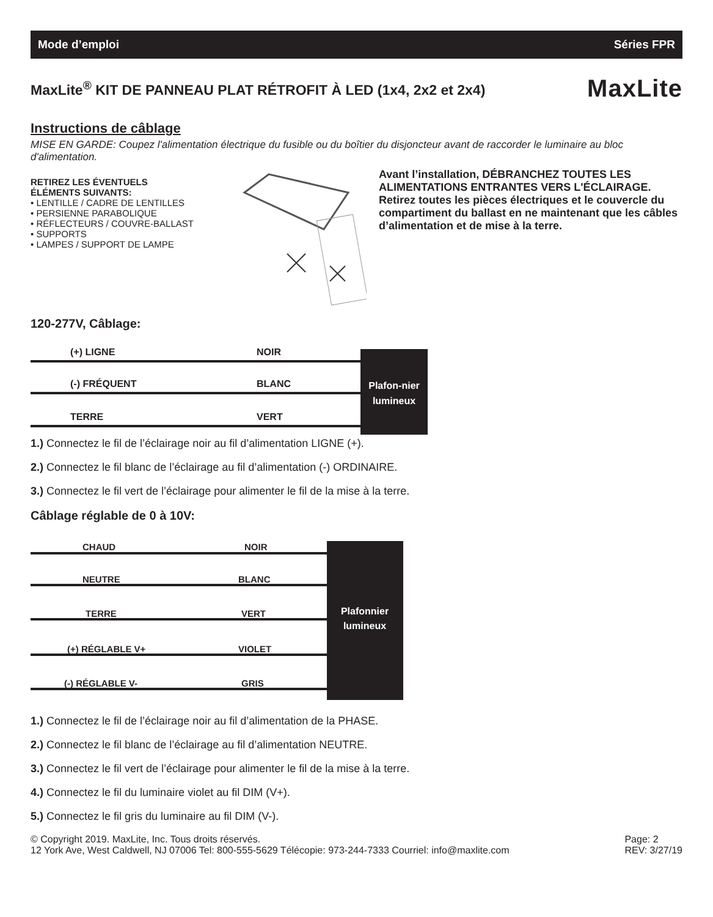Mode d’emploi Séries FPR
MaxLite<sup>®</sup> KIT DE PANNEAU PLAT RÉTROFIT À LED (1x4, 2x2 et 2x4) MaxLite
Instructions de câblage
MISE EN GARDE: Coupez l'alimentation électrique du fusible ou du boîtier du disjoncteur avant de raccorder le luminaire au bloc d'alimentation.
RETIREZ LES ÉVENTUELS
ÉLÉMENTS SUIVANTS:
• LENTILLE / CADRE DE LENTILLES
• PERSIENNE PARABOLIQUE
• RÉFLECTEURS / COUVRE-BALLAST
• SUPPORTS
• LAMPES / SUPPORT DE LAMPE
Avant l’installation, DÉBRANCHEZ TOUTES LES ALIMENTATIONS ENTRANTES VERS L'ÉCLAIRAGE. Retirez toutes les pièces électriques et le couvercle du compartiment du ballast en ne maintenant que les câbles d’alimentation et de mise à la terre.
120-277V, Câblage:
(+) LIGNE
NOIR
(-) FRÉQUENT
BLANC
TERRE
VERT
Plafon-nier
lumineux
1.) Connectez le fil de l’éclairage noir au fil d’alimentation LIGNE (+).
2.) Connectez le fil blanc de l’éclairage au fil d’alimentation (-) ORDINAIRE.
3.) Connectez le fil vert de l’éclairage pour alimenter le fil de la mise à la terre.
Câblage réglable de 0 à 10V:
CHAUD
NOIR
NEUTRE
BLANC
TERRE
VERT
(+) RÉGLABLE V+
VIOLET
(-) RÉGLABLE V-
GRIS
Plafonnier
lumineux
1.) Connectez le fil de l’éclairage noir au fil d’alimentation de la PHASE.
2.) Connectez le fil blanc de l’éclairage au fil d’alimentation NEUTRE.
3.) Connectez le fil vert de l’éclairage pour alimenter le fil de la mise à la terre.
4.) Connectez le fil du luminaire violet au fil DIM (V+).
5.) Connectez le fil gris du luminaire au fil DIM (V-).
© Copyright 2019. MaxLite, Inc. Tous droits réservés.
12 York Ave, West Caldwell, NJ 07006 Tel: 800-555-5629 Télécopie: 973-244-7333 Courriel: info@maxlite.com
Page: 2
REV: 3/27/19